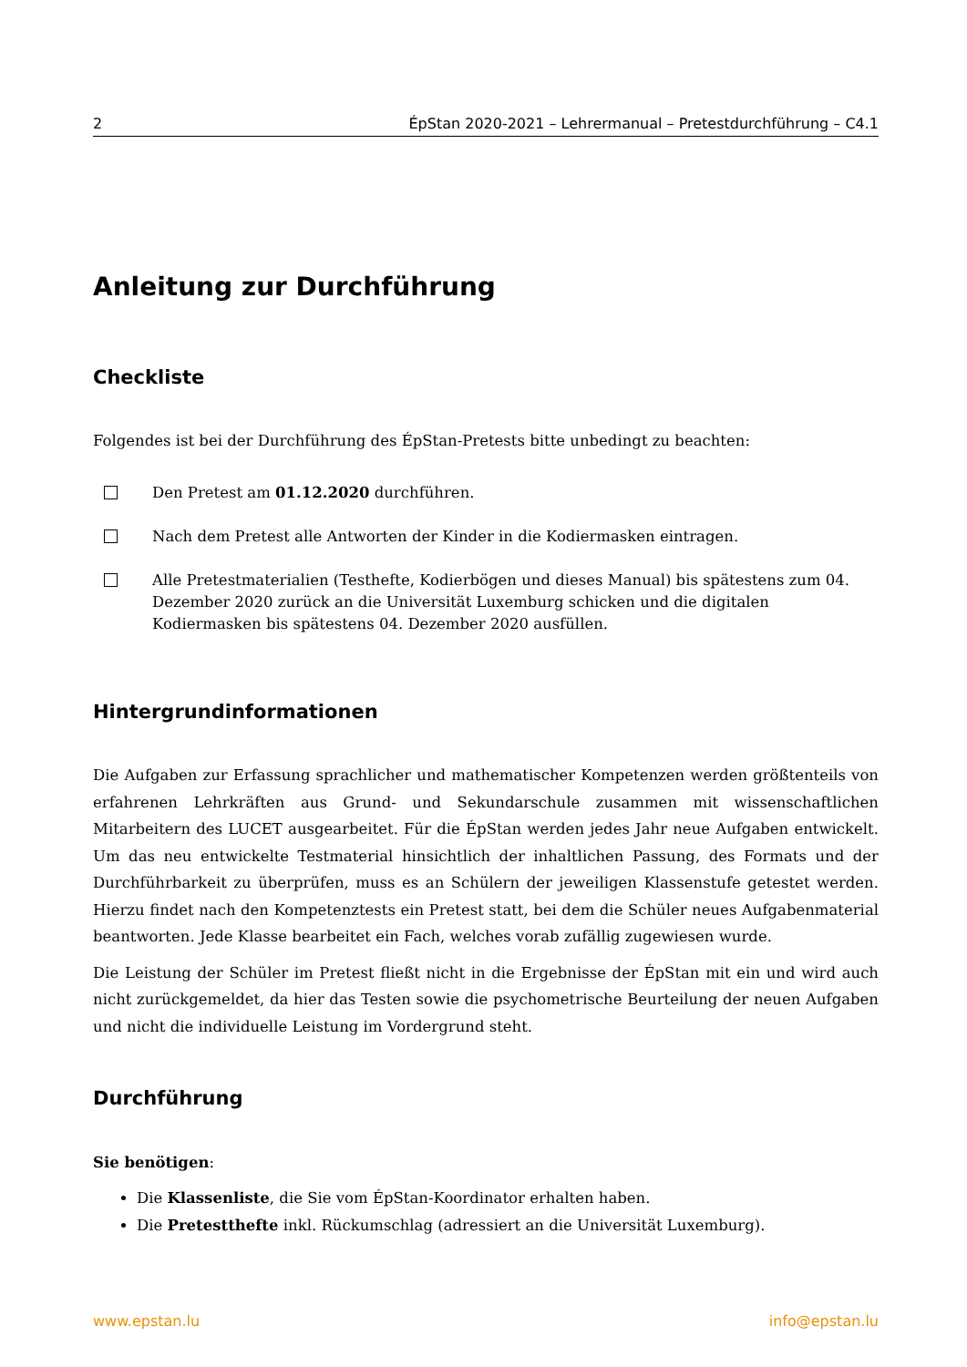2 ÉpStan 2020-2021 – Lehrermanual – Pretestdurchführung – C4.1
Anleitung zur Durchführung
Checkliste
Folgendes ist bei der Durchführung des ÉpStan-Pretests bitte unbedingt zu beachten:
Den Pretest am 01.12.2020 durchführen.
Nach dem Pretest alle Antworten der Kinder in die Kodiermasken eintragen.
Alle Pretestmaterialien (Testhefte, Kodierbögen und dieses Manual) bis spätestens zum 04. Dezember 2020 zurück an die Universität Luxemburg schicken und die digitalen Kodiermasken bis spätestens 04. Dezember 2020 ausfüllen.
Hintergrundinformationen
Die Aufgaben zur Erfassung sprachlicher und mathematischer Kompetenzen werden größtenteils von erfahrenen Lehrkräften aus Grund- und Sekundarschule zusammen mit wissenschaftlichen Mitarbeitern des LUCET ausgearbeitet. Für die ÉpStan werden jedes Jahr neue Aufgaben entwickelt. Um das neu entwickelte Testmaterial hinsichtlich der inhaltlichen Passung, des Formats und der Durchführbarkeit zu überprüfen, muss es an Schülern der jeweiligen Klassenstufe getestet werden. Hierzu findet nach den Kompetenztests ein Pretest statt, bei dem die Schüler neues Aufgabenmaterial beantworten. Jede Klasse bearbeitet ein Fach, welches vorab zufällig zugewiesen wurde.
Die Leistung der Schüler im Pretest fließt nicht in die Ergebnisse der ÉpStan mit ein und wird auch nicht zurückgemeldet, da hier das Testen sowie die psychometrische Beurteilung der neuen Aufgaben und nicht die individuelle Leistung im Vordergrund steht.
Durchführung
Sie benötigen:
Die Klassenliste, die Sie vom ÉpStan-Koordinator erhalten haben.
Die Pretestthefte inkl. Rückumschlag (adressiert an die Universität Luxemburg).
www.epstan.lu info@epstan.lu